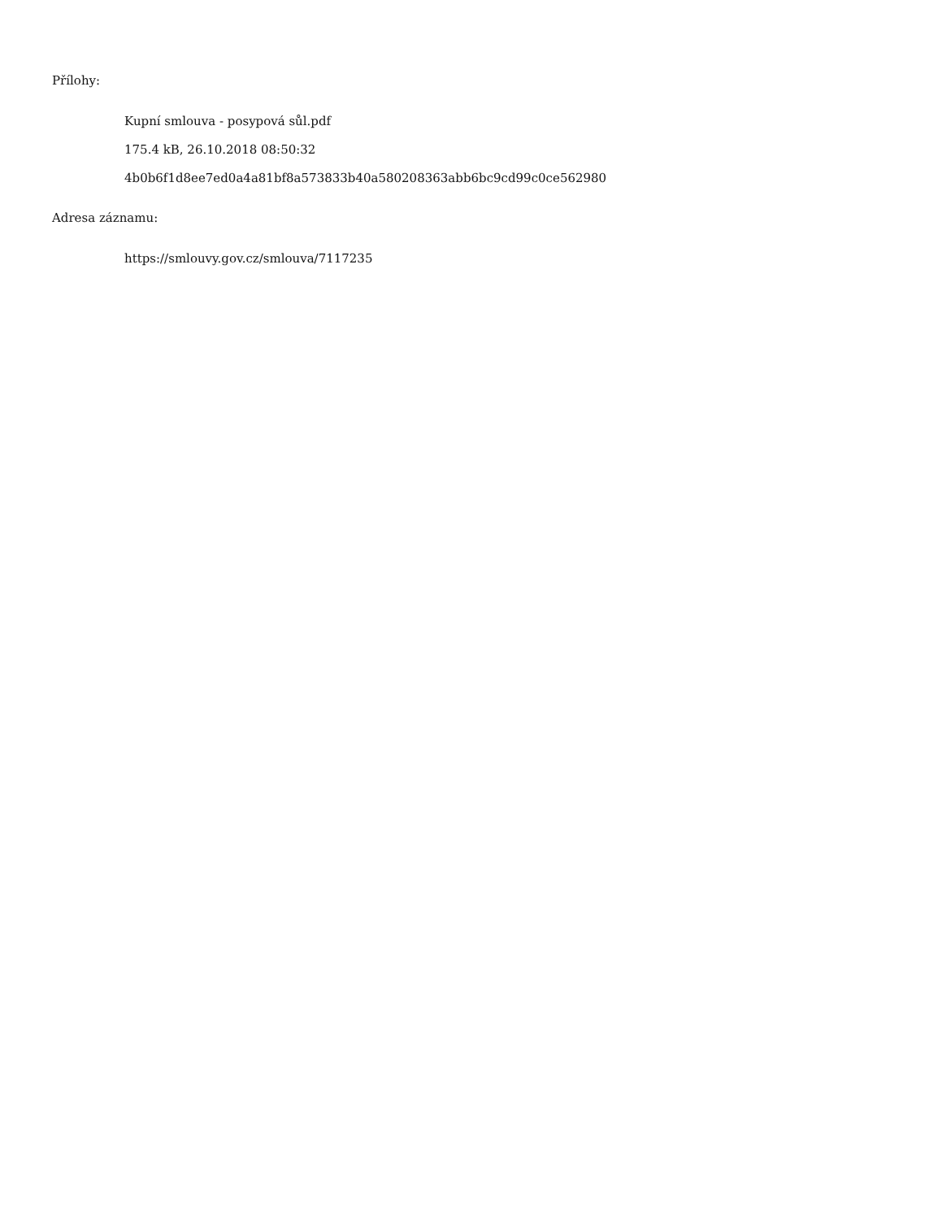Přílohy:
Kupní smlouva - posypová sůl.pdf
175.4 kB, 26.10.2018 08:50:32
4b0b6f1d8ee7ed0a4a81bf8a573833b40a580208363abb6bc9cd99c0ce562980
Adresa záznamu:
https://smlouvy.gov.cz/smlouva/7117235